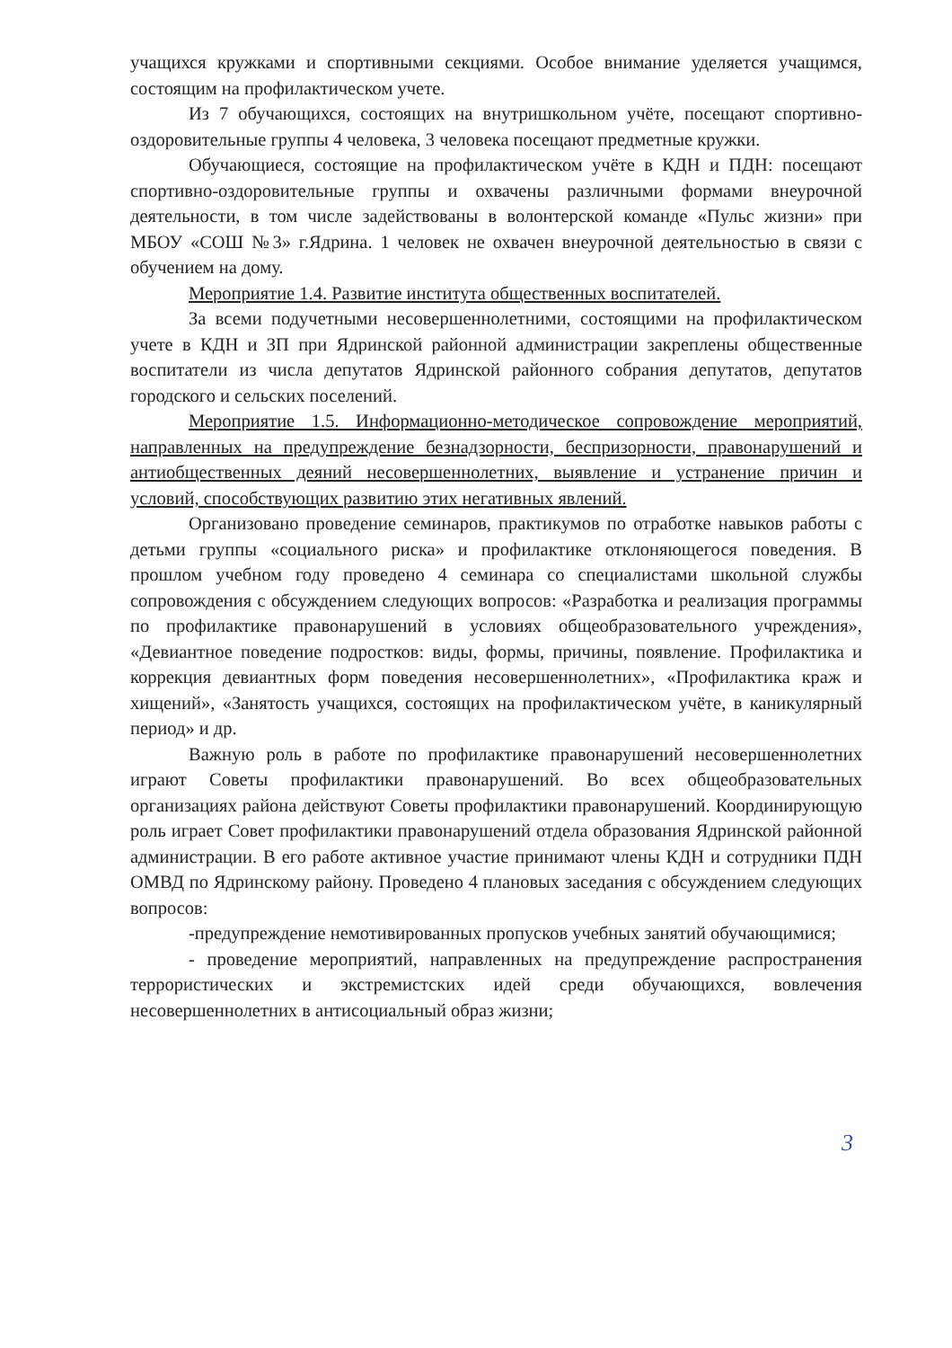учащихся кружками и спортивными секциями. Особое внимание уделяется учащимся, состоящим на профилактическом учете.
Из 7 обучающихся, состоящих на внутришкольном учёте, посещают спортивно-оздоровительные группы 4 человека, 3 человека посещают предметные кружки.
Обучающиеся, состоящие на профилактическом учёте в КДН и ПДН: посещают спортивно-оздоровительные группы и охвачены различными формами внеурочной деятельности, в том числе задействованы в волонтерской команде «Пульс жизни» при МБОУ «СОШ №3» г.Ядрина. 1 человек не охвачен внеурочной деятельностью в связи с обучением на дому.
Мероприятие 1.4. Развитие института общественных воспитателей.
За всеми подучетными несовершеннолетними, состоящими на профилактическом учете в КДН и ЗП при Ядринской районной администрации закреплены общественные воспитатели из числа депутатов Ядринской районного собрания депутатов, депутатов городского и сельских поселений.
Мероприятие 1.5. Информационно-методическое сопровождение мероприятий, направленных на предупреждение безнадзорности, беспризорности, правонарушений и антиобщественных деяний несовершеннолетних, выявление и устранение причин и условий, способствующих развитию этих негативных явлений.
Организовано проведение семинаров, практикумов по отработке навыков работы с детьми группы «социального риска» и профилактике отклоняющегося поведения. В прошлом учебном году проведено 4 семинара со специалистами школьной службы сопровождения с обсуждением следующих вопросов: «Разработка и реализация программы по профилактике правонарушений в условиях общеобразовательного учреждения», «Девиантное поведение подростков: виды, формы, причины, появление. Профилактика и коррекция девиантных форм поведения несовершеннолетних», «Профилактика краж и хищений», «Занятость учащихся, состоящих на профилактическом учёте, в каникулярный период» и др.
Важную роль в работе по профилактике правонарушений несовершеннолетних играют Советы профилактики правонарушений. Во всех общеобразовательных организациях района действуют Советы профилактики правонарушений. Координирующую роль играет Совет профилактики правонарушений отдела образования Ядринской районной администрации. В его работе активное участие принимают члены КДН и сотрудники ПДН ОМВД по Ядринскому району. Проведено 4 плановых заседания с обсуждением следующих вопросов:
-предупреждение немотивированных пропусков учебных занятий обучающимися;
- проведение мероприятий, направленных на предупреждение распространения террористических и экстремистских идей среди обучающихся, вовлечения несовершеннолетних в антисоциальный образ жизни;
3